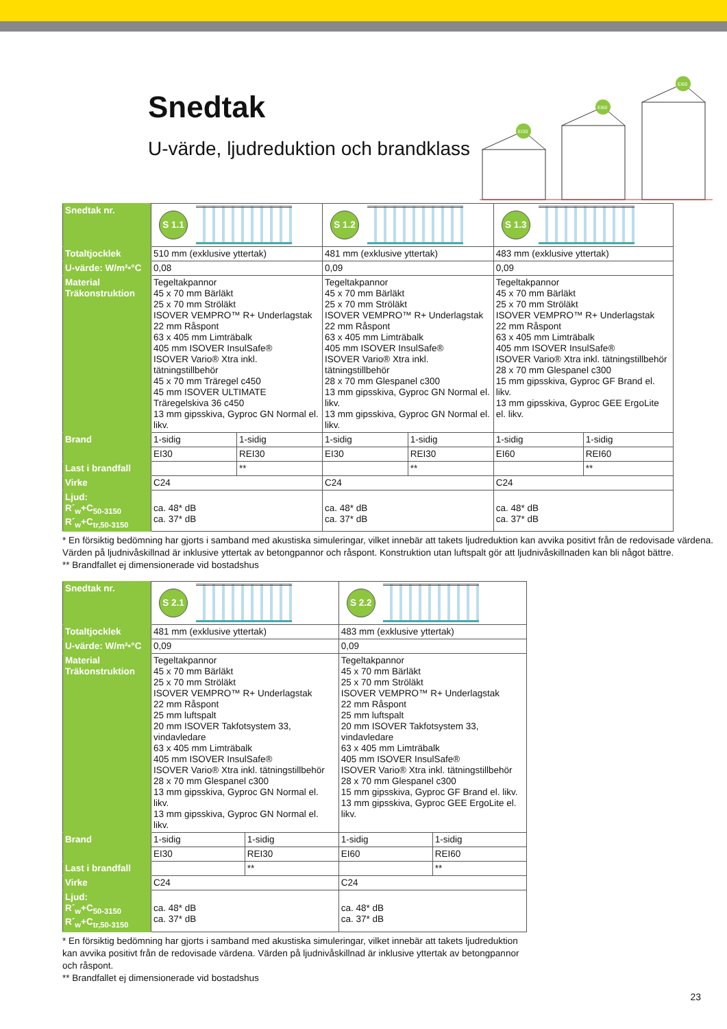Snedtak
U-värde, ljudreduktion och brandklass
EI30
EI60
EI60
| Snedtak nr. | S 1.1 | | S 1.2 | | S 1.3 | |
| Totaltjocklek | 510 mm (exklusive yttertak) | | 481 mm (exklusive yttertak) | | 483 mm (exklusive yttertak) | |
| U-värde: W/m²•°C | 0,08 | | 0,09 | | 0,09 | |
| Material Träkonstruktion | Tegeltakpannor 45 x 70 mm Bärläkt 25 x 70 mm Ströläkt ISOVER VEMPRO™ R+ Underlagstak 22 mm Råspont 63 x 405 mm Limträbalk 405 mm ISOVER InsulSafe® ISOVER Vario® Xtra inkl. tätningstillbehör 45 x 70 mm Träregel c450 45 mm ISOVER ULTIMATE Träregelskiva 36 c450 13 mm gipsskiva, Gyproc GN Normal el. likv. | | Tegeltakpannor 45 x 70 mm Bärläkt 25 x 70 mm Ströläkt ISOVER VEMPRO™ R+ Underlagstak 22 mm Råspont 63 x 405 mm Limträbalk 405 mm ISOVER InsulSafe® ISOVER Vario® Xtra inkl. tätningstillbehör 28 x 70 mm Glespanel c300 13 mm gipsskiva, Gyproc GN Normal el. likv. 13 mm gipsskiva, Gyproc GN Normal el. likv. | | Tegeltakpannor 45 x 70 mm Bärläkt 25 x 70 mm Ströläkt ISOVER VEMPRO™ R+ Underlagstak 22 mm Råspont 63 x 405 mm Limträbalk 405 mm ISOVER InsulSafe® ISOVER Vario® Xtra inkl. tätningstillbehör 28 x 70 mm Glespanel c300 15 mm gipsskiva, Gyproc GF Brand el. likv. 13 mm gipsskiva, Gyproc GEE ErgoLite el. likv. | |
| Brand | 1-sidig | 1-sidig | 1-sidig | 1-sidig | 1-sidig | 1-sidig |
| | EI30 | REI30 | EI30 | REI30 | EI60 | REI60 |
| Last i brandfall | | ** | | ** | | ** |
| Virke | C24 | | C24 | | C24 | |
| Ljud: R´<sub>w</sub>+C<sub>50-3150</sub> R´<sub>w</sub>+C<sub>tr,50-3150</sub> | ca. 48* dB ca. 37* dB | | ca. 48* dB ca. 37* dB | | ca. 48* dB ca. 37* dB | |
* En försiktig bedömning har gjorts i samband med akustiska simuleringar, vilket innebär att takets ljudreduktion kan avvika positivt från de redovisade värdena. Värden på ljudnivåskillnad är inklusive yttertak av betongpannor och råspont. Konstruktion utan luftspalt gör att ljudnivåskillnaden kan bli något bättre.
** Brandfallet ej dimensionerade vid bostadshus
| Snedtak nr. | S 2.1 | | S 2.2 | |
| Totaltjocklek | 481 mm (exklusive yttertak) | | 483 mm (exklusive yttertak) | |
| U-värde: W/m²•°C | 0,09 | | 0,09 | |
| Material Träkonstruktion | Tegeltakpannor 45 x 70 mm Bärläkt 25 x 70 mm Ströläkt ISOVER VEMPRO™ R+ Underlagstak 22 mm Råspont 25 mm luftspalt 20 mm ISOVER Takfotsystem 33, vindavledare 63 x 405 mm Limträbalk 405 mm ISOVER InsulSafe® ISOVER Vario® Xtra inkl. tätningstillbehör 28 x 70 mm Glespanel c300 13 mm gipsskiva, Gyproc GN Normal el. likv. 13 mm gipsskiva, Gyproc GN Normal el. likv. | | Tegeltakpannor 45 x 70 mm Bärläkt 25 x 70 mm Ströläkt ISOVER VEMPRO™ R+ Underlagstak 22 mm Råspont 25 mm luftspalt 20 mm ISOVER Takfotsystem 33, vindavledare 63 x 405 mm Limträbalk 405 mm ISOVER InsulSafe® ISOVER Vario® Xtra inkl. tätningstillbehör 28 x 70 mm Glespanel c300 15 mm gipsskiva, Gyproc GF Brand el. likv. 13 mm gipsskiva, Gyproc GEE ErgoLite el. likv. | |
| Brand | 1-sidig | 1-sidig | 1-sidig | 1-sidig |
| | EI30 | REI30 | EI60 | REI60 |
| Last i brandfall | | ** | | ** |
| Virke | C24 | | C24 | |
| Ljud: R´<sub>w</sub>+C<sub>50-3150</sub> R´<sub>w</sub>+C<sub>tr,50-3150</sub> | ca. 48* dB ca. 37* dB | | ca. 48* dB ca. 37* dB | |
* En försiktig bedömning har gjorts i samband med akustiska simuleringar, vilket innebär att takets ljudreduktion kan avvika positivt från de redovisade värdena. Värden på ljudnivåskillnad är inklusive yttertak av betongpannor och råspont.
** Brandfallet ej dimensionerade vid bostadshus
23